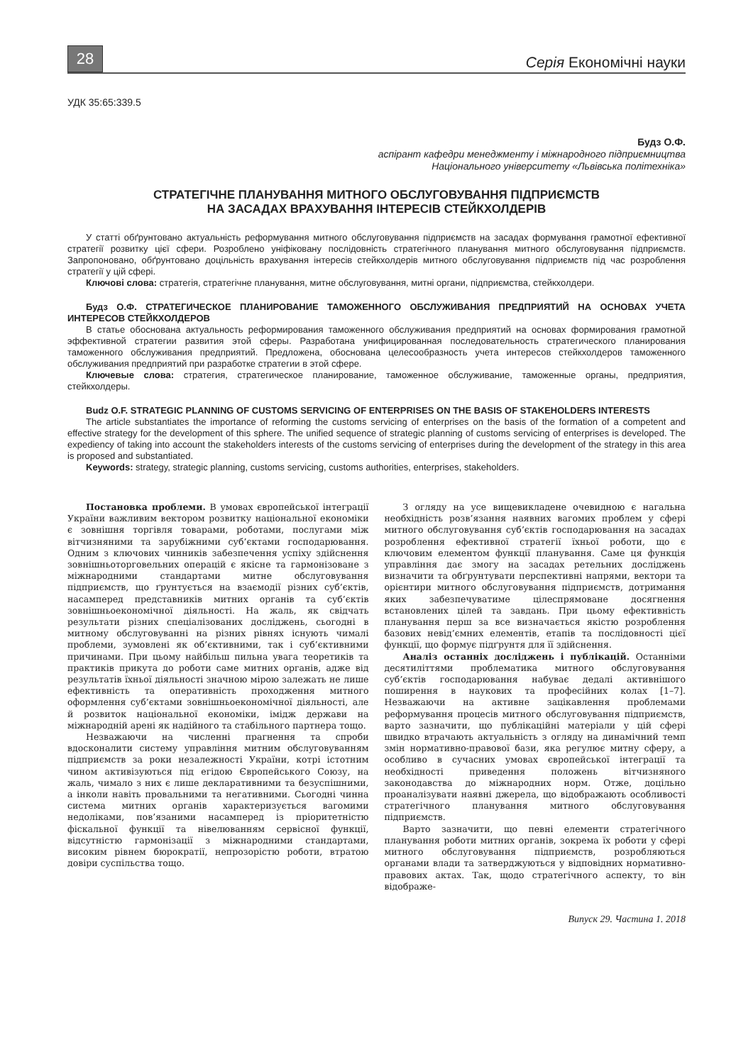28
Серія Економічні науки
УДК 35:65:339.5
Будз О.Ф.
аспірант кафедри менеджменту і міжнародного підприємництва
Національного університету «Львівська політехніка»
СТРАТЕГІЧНЕ ПЛАНУВАННЯ МИТНОГО ОБСЛУГОВУВАННЯ ПІДПРИЄМСТВ
НА ЗАСАДАХ ВРАХУВАННЯ ІНТЕРЕСІВ СТЕЙКХОЛДЕРІВ
У статті обґрунтовано актуальність реформування митного обслуговування підприємств на засадах формування грамотної ефективної стратегії розвитку цієї сфери. Розроблено уніфіковану послідовність стратегічного планування митного обслуговування підприємств. Запропоновано, обґрунтовано доцільність врахування інтересів стейкхолдерів митного обслуговування підприємств під час розроблення стратегії у цій сфері.
Ключові слова: стратегія, стратегічне планування, митне обслуговування, митні органи, підприємства, стейкхолдери.
Будз О.Ф. СТРАТЕГИЧЕСКОЕ ПЛАНИРОВАНИЕ ТАМОЖЕННОГО ОБСЛУЖИВАНИЯ ПРЕДПРИЯТИЙ НА ОСНОВАХ УЧЕТА ИНТЕРЕСОВ СТЕЙКХОЛДЕРОВ
В статье обоснована актуальность реформирования таможенного обслуживания предприятий на основах формирования грамотной эффективной стратегии развития этой сферы. Разработана унифицированная последовательность стратегического планирования таможенного обслуживания предприятий. Предложена, обоснована целесообразность учета интересов стейкхолдеров таможенного обслуживания предприятий при разработке стратегии в этой сфере.
Ключевые слова: стратегия, стратегическое планирование, таможенное обслуживание, таможенные органы, предприятия, стейкхолдеры.
Budz O.F. STRATEGIC PLANNING OF CUSTOMS SERVICING OF ENTERPRISES ON THE BASIS OF STAKEHOLDERS INTERESTS
The article substantiates the importance of reforming the customs servicing of enterprises on the basis of the formation of a competent and effective strategy for the development of this sphere. The unified sequence of strategic planning of customs servicing of enterprises is developed. The expediency of taking into account the stakeholders interests of the customs servicing of enterprises during the development of the strategy in this area is proposed and substantiated.
Keywords: strategy, strategic planning, customs servicing, customs authorities, enterprises, stakeholders.
Постановка проблеми. В умовах європейської інтеграції України важливим вектором розвитку національної економіки є зовнішня торгівля товарами, роботами, послугами між вітчизняними та зарубіжними суб’єктами господарювання. Одним з ключових чинників забезпечення успіху здійснення зовнішньоторговельних операцій є якісне та гармонізоване з міжнародними стандартами митне обслуговування підприємств, що ґрунтується на взаємодії різних суб’єктів, насамперед представників митних органів та суб’єктів зовнішньоекономічної діяльності. На жаль, як свідчать результати різних спеціалізованих досліджень, сьогодні в митному обслуговуванні на різних рівнях існують чималі проблеми, зумовлені як об’єктивними, так і суб’єктивними причинами. При цьому найбільш пильна увага теоретиків та практиків прикута до роботи саме митних органів, адже від результатів їхньої діяльності значною мірою залежать не лише ефективність та оперативність проходження митного оформлення суб’єктами зовнішньоекономічної діяльності, але й розвиток національної економіки, імідж держави на міжнародній арені як надійного та стабільного партнера тощо.
Незважаючи на численні прагнення та спроби вдосконалити систему управління митним обслуговуванням підприємств за роки незалежності України, котрі істотним чином активізуються під егідою Європейського Союзу, на жаль, чимало з них є лише декларативними та безуспішними, а інколи навіть провальними та негативними. Сьогодні чинна система митних органів характеризується вагомими недоліками, пов’язаними насамперед із пріоритетністю фіскальної функції та нівелюванням сервісної функції, відсутністю гармонізації з міжнародними стандартами, високим рівнем бюрократії, непрозорістю роботи, втратою довіри суспільства тощо.
З огляду на усе вищевикладене очевидною є нагальна необхідність розв’язання наявних вагомих проблем у сфері митного обслуговування суб’єктів господарювання на засадах розроблення ефективної стратегії їхньої роботи, що є ключовим елементом функції планування. Саме ця функція управління дає змогу на засадах ретельних досліджень визначити та обґрунтувати перспективні напрями, вектори та орієнтири митного обслуговування підприємств, дотримання яких забезпечуватиме цілеспрямоване досягнення встановлених цілей та завдань. При цьому ефективність планування перш за все визначається якістю розроблення базових невід’ємних елементів, етапів та послідовності цієї функції, що формує підґрунтя для її здійснення.
Аналіз останніх досліджень і публікацій. Останніми десятиліттями проблематика митного обслуговування суб’єктів господарювання набуває дедалі активнішого поширення в наукових та професійних колах [1–7]. Незважаючи на активне зацікавлення проблемами реформування процесів митного обслуговування підприємств, варто зазначити, що публікаційні матеріали у цій сфері швидко втрачають актуальність з огляду на динамічний темп змін нормативно-правової бази, яка регулює митну сферу, а особливо в сучасних умовах європейської інтеграції та необхідності приведення положень вітчизняного законодавства до міжнародних норм. Отже, доцільно проаналізувати наявні джерела, що відображають особливості стратегічного планування митного обслуговування підприємств.
Варто зазначити, що певні елементи стратегічного планування роботи митних органів, зокрема їх роботи у сфері митного обслуговування підприємств, розробляються органами влади та затверджуються у відповідних нормативно-правових актах. Так, щодо стратегічного аспекту, то він відображе-
Випуск 29. Частина 1. 2018